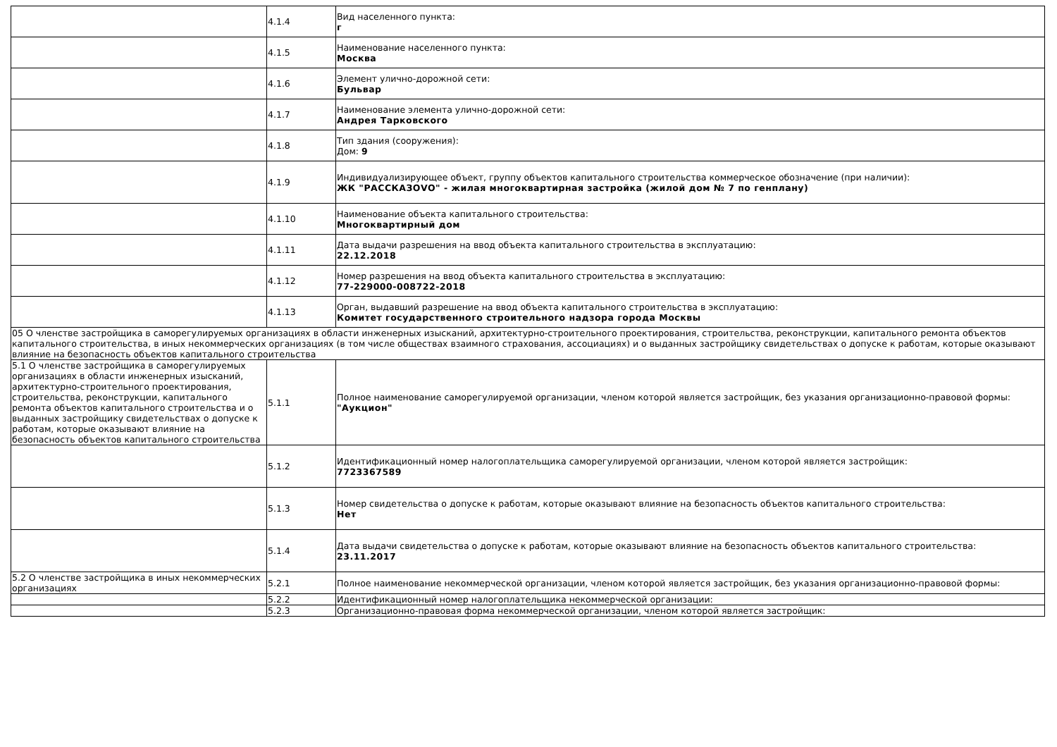| | 4.1.4 | Вид населенного пункта: г |
| | 4.1.5 | Наименование населенного пункта: Москва |
| | 4.1.6 | Элемент улично-дорожной сети: Бульвар |
| | 4.1.7 | Наименование элемента улично-дорожной сети: Андрея Тарковского |
| | 4.1.8 | Тип здания (сооружения): Дом: 9 |
| | 4.1.9 | Индивидуализирующее объект, группу объектов капитального строительства коммерческое обозначение (при наличии): ЖК "РАССКАЗОVO" - жилая многоквартирная застройка (жилой дом № 7 по генплану) |
| | 4.1.10 | Наименование объекта капитального строительства: Многоквартирный дом |
| | 4.1.11 | Дата выдачи разрешения на ввод объекта капитального строительства в эксплуатацию: 22.12.2018 |
| | 4.1.12 | Номер разрешения на ввод объекта капитального строительства в эксплуатацию: 77-229000-008722-2018 |
| | 4.1.13 | Орган, выдавший разрешение на ввод объекта капитального строительства в эксплуатацию: Комитет государственного строительного надзора города Москвы |
| 05 О членстве застройщика в саморегулируемых организациях в области инженерных изысканий, архитектурно-строительного проектирования, строительства, реконструкции, капитального ремонта объектов капитального строительства, в иных некоммерческих организациях (в том числе обществах взаимного страхования, ассоциациях) и о выданных застройщику свидетельствах о допуске к работам, которые оказывают влияние на безопасность объектов капитального строительства | | |
| 5.1 О членстве застройщика в саморегулируемых организациях в области инженерных изысканий, архитектурно-строительного проектирования, строительства, реконструкции, капитального ремонта объектов капитального строительства и о выданных застройщику свидетельствах о допуске к работам, которые оказывают влияние на безопасность объектов капитального строительства | 5.1.1 | Полное наименование саморегулируемой организации, членом которой является застройщик, без указания организационно-правовой формы: "Аукцион" |
| | 5.1.2 | Идентификационный номер налогоплательщика саморегулируемой организации, членом которой является застройщик: 7723367589 |
| | 5.1.3 | Номер свидетельства о допуске к работам, которые оказывают влияние на безопасность объектов капитального строительства: Нет |
| | 5.1.4 | Дата выдачи свидетельства о допуске к работам, которые оказывают влияние на безопасность объектов капитального строительства: 23.11.2017 |
| 5.2 О членстве застройщика в иных некоммерческих организациях | 5.2.1 | Полное наименование некоммерческой организации, членом которой является застройщик, без указания организационно-правовой формы: |
| | 5.2.2 | Идентификационный номер налогоплательщика некоммерческой организации: |
| | 5.2.3 | Организационно-правовая форма некоммерческой организации, членом которой является застройщик: |